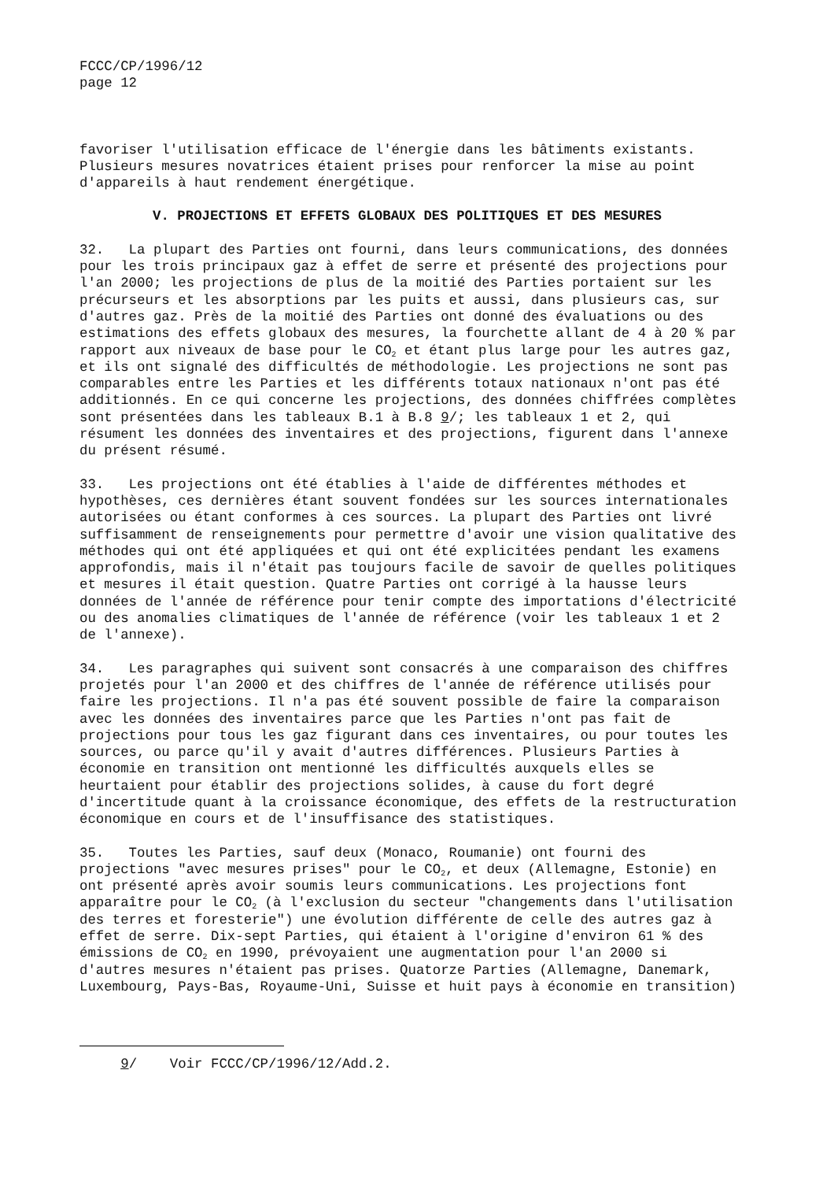FCCC/CP/1996/12 page 12
favoriser l'utilisation efficace de l'énergie dans les bâtiments existants. Plusieurs mesures novatrices étaient prises pour renforcer la mise au point d'appareils à haut rendement énergétique.
V. PROJECTIONS ET EFFETS GLOBAUX DES POLITIQUES ET DES MESURES
32. La plupart des Parties ont fourni, dans leurs communications, des données pour les trois principaux gaz à effet de serre et présenté des projections pour l'an 2000; les projections de plus de la moitié des Parties portaient sur les précurseurs et les absorptions par les puits et aussi, dans plusieurs cas, sur d'autres gaz. Près de la moitié des Parties ont donné des évaluations ou des estimations des effets globaux des mesures, la fourchette allant de 4 à 20 % par rapport aux niveaux de base pour le CO<sub>2</sub> et étant plus large pour les autres gaz, et ils ont signalé des difficultés de méthodologie. Les projections ne sont pas comparables entre les Parties et les différents totaux nationaux n'ont pas été additionnés. En ce qui concerne les projections, des données chiffrées complètes sont présentées dans les tableaux B.1 à B.8 9/; les tableaux 1 et 2, qui résument les données des inventaires et des projections, figurent dans l'annexe du présent résumé.
33. Les projections ont été établies à l'aide de différentes méthodes et hypothèses, ces dernières étant souvent fondées sur les sources internationales autorisées ou étant conformes à ces sources. La plupart des Parties ont livré suffisamment de renseignements pour permettre d'avoir une vision qualitative des méthodes qui ont été appliquées et qui ont été explicitées pendant les examens approfondis, mais il n'était pas toujours facile de savoir de quelles politiques et mesures il était question. Quatre Parties ont corrigé à la hausse leurs données de l'année de référence pour tenir compte des importations d'électricité ou des anomalies climatiques de l'année de référence (voir les tableaux 1 et 2 de l'annexe).
34. Les paragraphes qui suivent sont consacrés à une comparaison des chiffres projetés pour l'an 2000 et des chiffres de l'année de référence utilisés pour faire les projections. Il n'a pas été souvent possible de faire la comparaison avec les données des inventaires parce que les Parties n'ont pas fait de projections pour tous les gaz figurant dans ces inventaires, ou pour toutes les sources, ou parce qu'il y avait d'autres différences. Plusieurs Parties à économie en transition ont mentionné les difficultés auxquels elles se heurtaient pour établir des projections solides, à cause du fort degré d'incertitude quant à la croissance économique, des effets de la restructuration économique en cours et de l'insuffisance des statistiques.
35. Toutes les Parties, sauf deux (Monaco, Roumanie) ont fourni des projections "avec mesures prises" pour le CO<sub>2</sub>, et deux (Allemagne, Estonie) en ont présenté après avoir soumis leurs communications. Les projections font apparaître pour le CO<sub>2</sub> (à l'exclusion du secteur "changements dans l'utilisation des terres et foresterie") une évolution différente de celle des autres gaz à effet de serre. Dix-sept Parties, qui étaient à l'origine d'environ 61 % des émissions de CO<sub>2</sub> en 1990, prévoyaient une augmentation pour l'an 2000 si d'autres mesures n'étaient pas prises. Quatorze Parties (Allemagne, Danemark, Luxembourg, Pays-Bas, Royaume-Uni, Suisse et huit pays à économie en transition)
9/ Voir FCCC/CP/1996/12/Add.2.